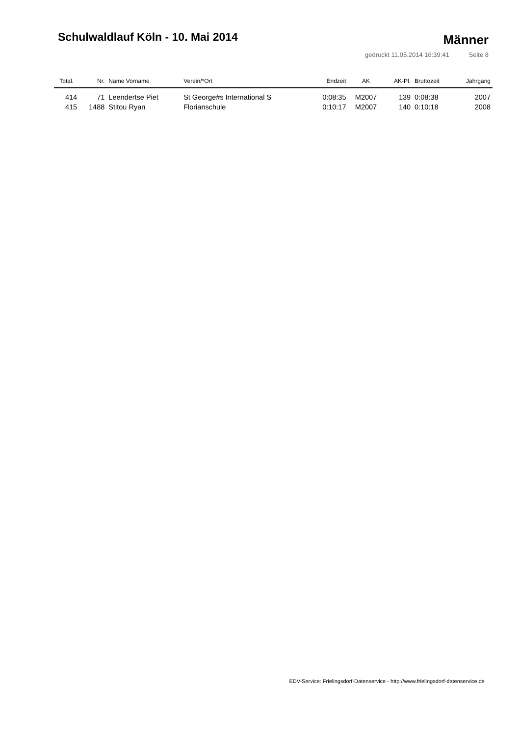Schulwaldlauf Köln - 10. Mai 2014
Männer
gedruckt 11.05.2014 16:39:41 Seite 8
| Total. | Nr. | Name Vorname | Verein/*Ort | Endzeit | AK | AK-Pl. | Bruttozeit | Jahrgang |
| --- | --- | --- | --- | --- | --- | --- | --- | --- |
| 414 | 71 | Leendertse Piet | St George#s International S | 0:08:35 | M2007 | 139 | 0:08:38 | 2007 |
| 415 | 1488 | Stitou Ryan | Florianschule | 0:10:17 | M2007 | 140 | 0:10:18 | 2008 |
EDV-Service: Frielingsdorf-Datenservice - http://www.frielingsdorf-datenservice.de